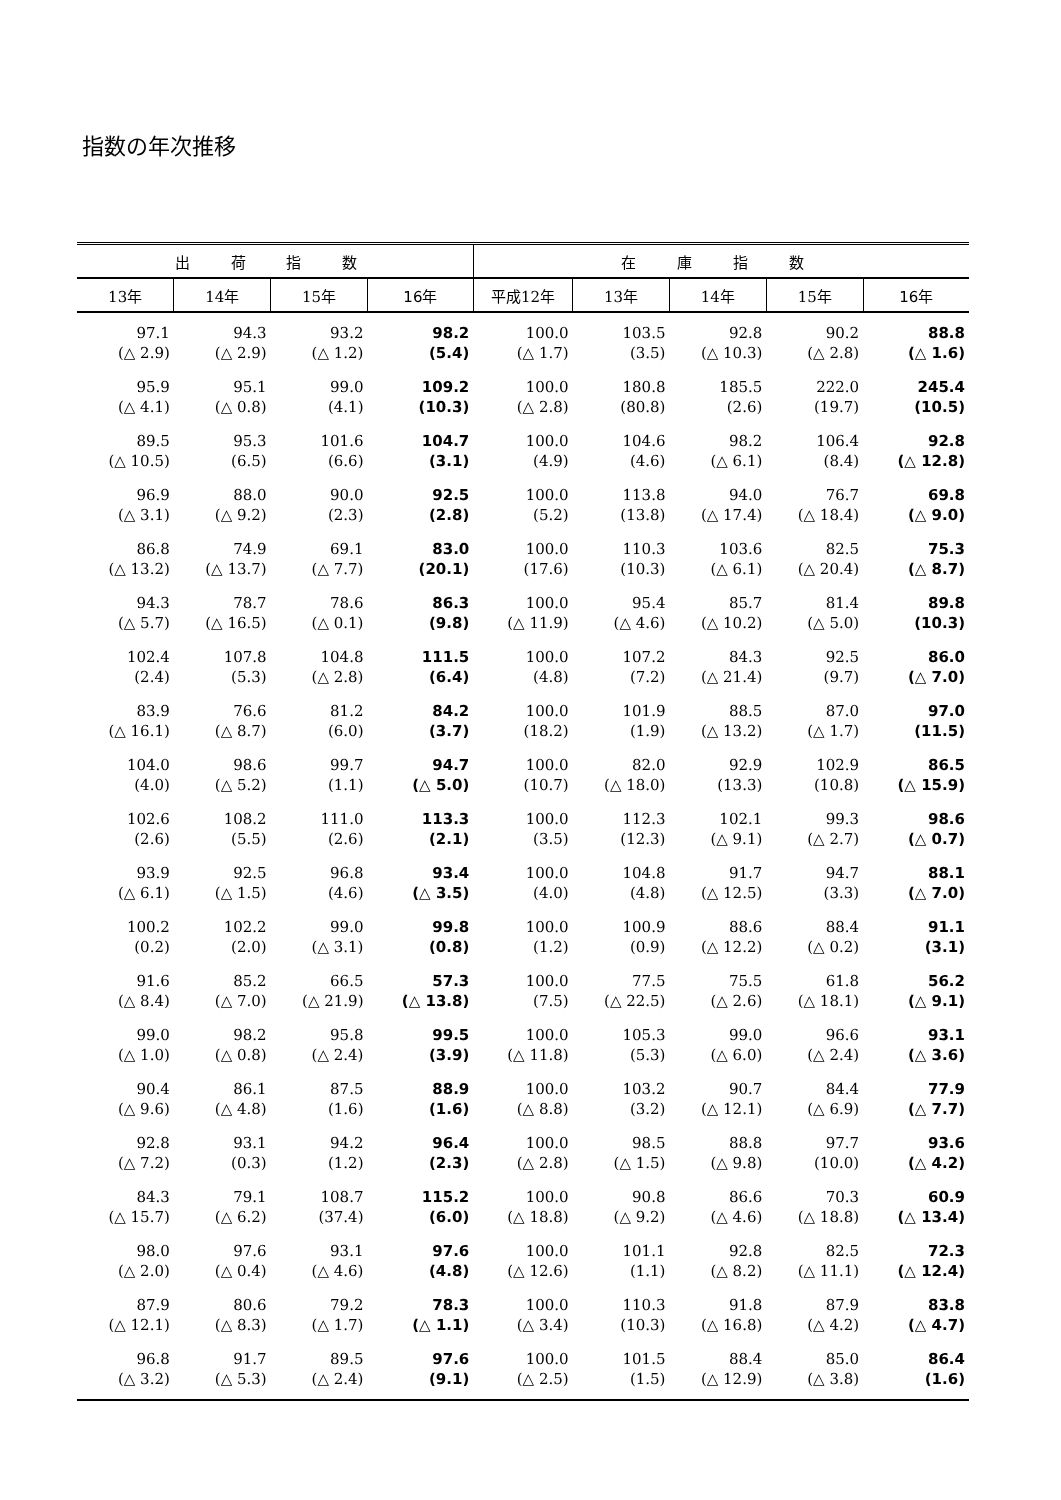指数の年次推移
| 出 荷 指 数 | | | | 在 庫 指 数 | | | | |
| --- | --- | --- | --- | --- | --- | --- | --- | --- |
| 13年 | 14年 | 15年 | 16年 | 平成12年 | 13年 | 14年 | 15年 | 16年 |
| 97.1 (△ 2.9) | 94.3 (△ 2.9) | 93.2 (△ 1.2) | 98.2 (5.4) | 100.0 (△ 1.7) | 103.5 (3.5) | 92.8 (△ 10.3) | 90.2 (△ 2.8) | 88.8 (△ 1.6) |
| 95.9 (△ 4.1) | 95.1 (△ 0.8) | 99.0 (4.1) | 109.2 (10.3) | 100.0 (△ 2.8) | 180.8 (80.8) | 185.5 (2.6) | 222.0 (19.7) | 245.4 (10.5) |
| 89.5 (△ 10.5) | 95.3 (6.5) | 101.6 (6.6) | 104.7 (3.1) | 100.0 (4.9) | 104.6 (4.6) | 98.2 (△ 6.1) | 106.4 (8.4) | 92.8 (△ 12.8) |
| 96.9 (△ 3.1) | 88.0 (△ 9.2) | 90.0 (2.3) | 92.5 (2.8) | 100.0 (5.2) | 113.8 (13.8) | 94.0 (△ 17.4) | 76.7 (△ 18.4) | 69.8 (△ 9.0) |
| 86.8 (△ 13.2) | 74.9 (△ 13.7) | 69.1 (△ 7.7) | 83.0 (20.1) | 100.0 (17.6) | 110.3 (10.3) | 103.6 (△ 6.1) | 82.5 (△ 20.4) | 75.3 (△ 8.7) |
| 94.3 (△ 5.7) | 78.7 (△ 16.5) | 78.6 (△ 0.1) | 86.3 (9.8) | 100.0 (△ 11.9) | 95.4 (△ 4.6) | 85.7 (△ 10.2) | 81.4 (△ 5.0) | 89.8 (10.3) |
| 102.4 (2.4) | 107.8 (5.3) | 104.8 (△ 2.8) | 111.5 (6.4) | 100.0 (4.8) | 107.2 (7.2) | 84.3 (△ 21.4) | 92.5 (9.7) | 86.0 (△ 7.0) |
| 83.9 (△ 16.1) | 76.6 (△ 8.7) | 81.2 (6.0) | 84.2 (3.7) | 100.0 (18.2) | 101.9 (1.9) | 88.5 (△ 13.2) | 87.0 (△ 1.7) | 97.0 (11.5) |
| 104.0 (4.0) | 98.6 (△ 5.2) | 99.7 (1.1) | 94.7 (△ 5.0) | 100.0 (10.7) | 82.0 (△ 18.0) | 92.9 (13.3) | 102.9 (10.8) | 86.5 (△ 15.9) |
| 102.6 (2.6) | 108.2 (5.5) | 111.0 (2.6) | 113.3 (2.1) | 100.0 (3.5) | 112.3 (12.3) | 102.1 (△ 9.1) | 99.3 (△ 2.7) | 98.6 (△ 0.7) |
| 93.9 (△ 6.1) | 92.5 (△ 1.5) | 96.8 (4.6) | 93.4 (△ 3.5) | 100.0 (4.0) | 104.8 (4.8) | 91.7 (△ 12.5) | 94.7 (3.3) | 88.1 (△ 7.0) |
| 100.2 (0.2) | 102.2 (2.0) | 99.0 (△ 3.1) | 99.8 (0.8) | 100.0 (1.2) | 100.9 (0.9) | 88.6 (△ 12.2) | 88.4 (△ 0.2) | 91.1 (3.1) |
| 91.6 (△ 8.4) | 85.2 (△ 7.0) | 66.5 (△ 21.9) | 57.3 (△ 13.8) | 100.0 (7.5) | 77.5 (△ 22.5) | 75.5 (△ 2.6) | 61.8 (△ 18.1) | 56.2 (△ 9.1) |
| 99.0 (△ 1.0) | 98.2 (△ 0.8) | 95.8 (△ 2.4) | 99.5 (3.9) | 100.0 (△ 11.8) | 105.3 (5.3) | 99.0 (△ 6.0) | 96.6 (△ 2.4) | 93.1 (△ 3.6) |
| 90.4 (△ 9.6) | 86.1 (△ 4.8) | 87.5 (1.6) | 88.9 (1.6) | 100.0 (△ 8.8) | 103.2 (3.2) | 90.7 (△ 12.1) | 84.4 (△ 6.9) | 77.9 (△ 7.7) |
| 92.8 (△ 7.2) | 93.1 (0.3) | 94.2 (1.2) | 96.4 (2.3) | 100.0 (△ 2.8) | 98.5 (△ 1.5) | 88.8 (△ 9.8) | 97.7 (10.0) | 93.6 (△ 4.2) |
| 84.3 (△ 15.7) | 79.1 (△ 6.2) | 108.7 (37.4) | 115.2 (6.0) | 100.0 (△ 18.8) | 90.8 (△ 9.2) | 86.6 (△ 4.6) | 70.3 (△ 18.8) | 60.9 (△ 13.4) |
| 98.0 (△ 2.0) | 97.6 (△ 0.4) | 93.1 (△ 4.6) | 97.6 (4.8) | 100.0 (△ 12.6) | 101.1 (1.1) | 92.8 (△ 8.2) | 82.5 (△ 11.1) | 72.3 (△ 12.4) |
| 87.9 (△ 12.1) | 80.6 (△ 8.3) | 79.2 (△ 1.7) | 78.3 (△ 1.1) | 100.0 (△ 3.4) | 110.3 (10.3) | 91.8 (△ 16.8) | 87.9 (△ 4.2) | 83.8 (△ 4.7) |
| 96.8 (△ 3.2) | 91.7 (△ 5.3) | 89.5 (△ 2.4) | 97.6 (9.1) | 100.0 (△ 2.5) | 101.5 (1.5) | 88.4 (△ 12.9) | 85.0 (△ 3.8) | 86.4 (1.6) |